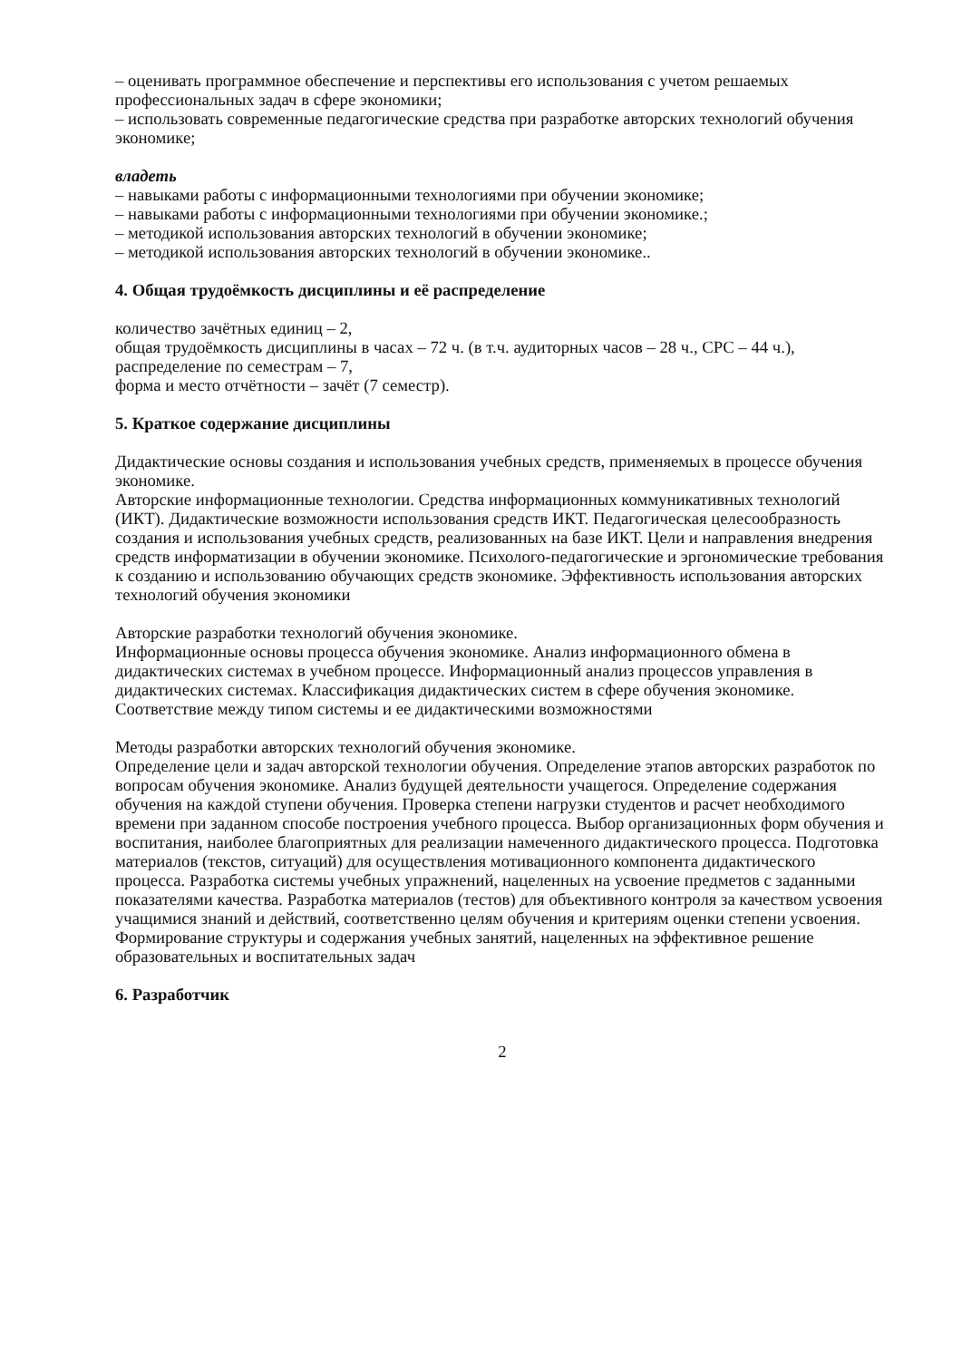– оценивать программное обеспечение и перспективы его использования с учетом решаемых профессиональных задач в сфере экономики;
– использовать современные педагогические средства при разработке авторских технологий обучения экономике;
владеть
– навыками работы с информационными технологиями при обучении экономике;
– навыками работы с информационными технологиями при обучении экономике.;
– методикой использования авторских технологий в обучении экономике;
– методикой использования авторских технологий в обучении экономике..
4. Общая трудоёмкость дисциплины и её распределение
количество зачётных единиц – 2,
общая трудоёмкость дисциплины в часах – 72 ч. (в т.ч. аудиторных часов – 28 ч., СРС – 44 ч.),
распределение по семестрам – 7,
форма и место отчётности – зачёт (7 семестр).
5. Краткое содержание дисциплины
Дидактические основы создания и использования учебных средств, применяемых в процессе обучения экономике.
Авторские информационные технологии. Средства информационных коммуникативных технологий (ИКТ). Дидактические возможности использования средств ИКТ. Педагогическая целесообразность создания и использования учебных средств, реализованных на базе ИКТ. Цели и направления внедрения средств информатизации в обучении экономике. Психолого-педагогические и эргономические требования к созданию и использованию обучающих средств экономике. Эффективность использования авторских технологий обучения экономики
Авторские разработки технологий обучения экономике.
Информационные основы процесса обучения экономике. Анализ информационного обмена в дидактических системах в учебном процессе. Информационный анализ процессов управления в дидактических системах. Классификация дидактических систем в сфере обучения экономике. Соответствие между типом системы и ее дидактическими возможностями
Методы разработки авторских технологий обучения экономике.
Определение цели и задач авторской технологии обучения. Определение этапов авторских разработок по вопросам обучения экономике. Анализ будущей деятельности учащегося. Определение содержания обучения на каждой ступени обучения. Проверка степени нагрузки студентов и расчет необходимого времени при заданном способе построения учебного процесса. Выбор организационных форм обучения и воспитания, наиболее благоприятных для реализации намеченного дидактического процесса. Подготовка материалов (текстов, ситуаций) для осуществления мотивационного компонента дидактического процесса. Разработка системы учебных упражнений, нацеленных на усвоение предметов с заданными показателями качества. Разработка материалов (тестов) для объективного контроля за качеством усвоения учащимися знаний и действий, соответственно целям обучения и критериям оценки степени усвоения. Формирование структуры и содержания учебных занятий, нацеленных на эффективное решение образовательных и воспитательных задач
6. Разработчик
2